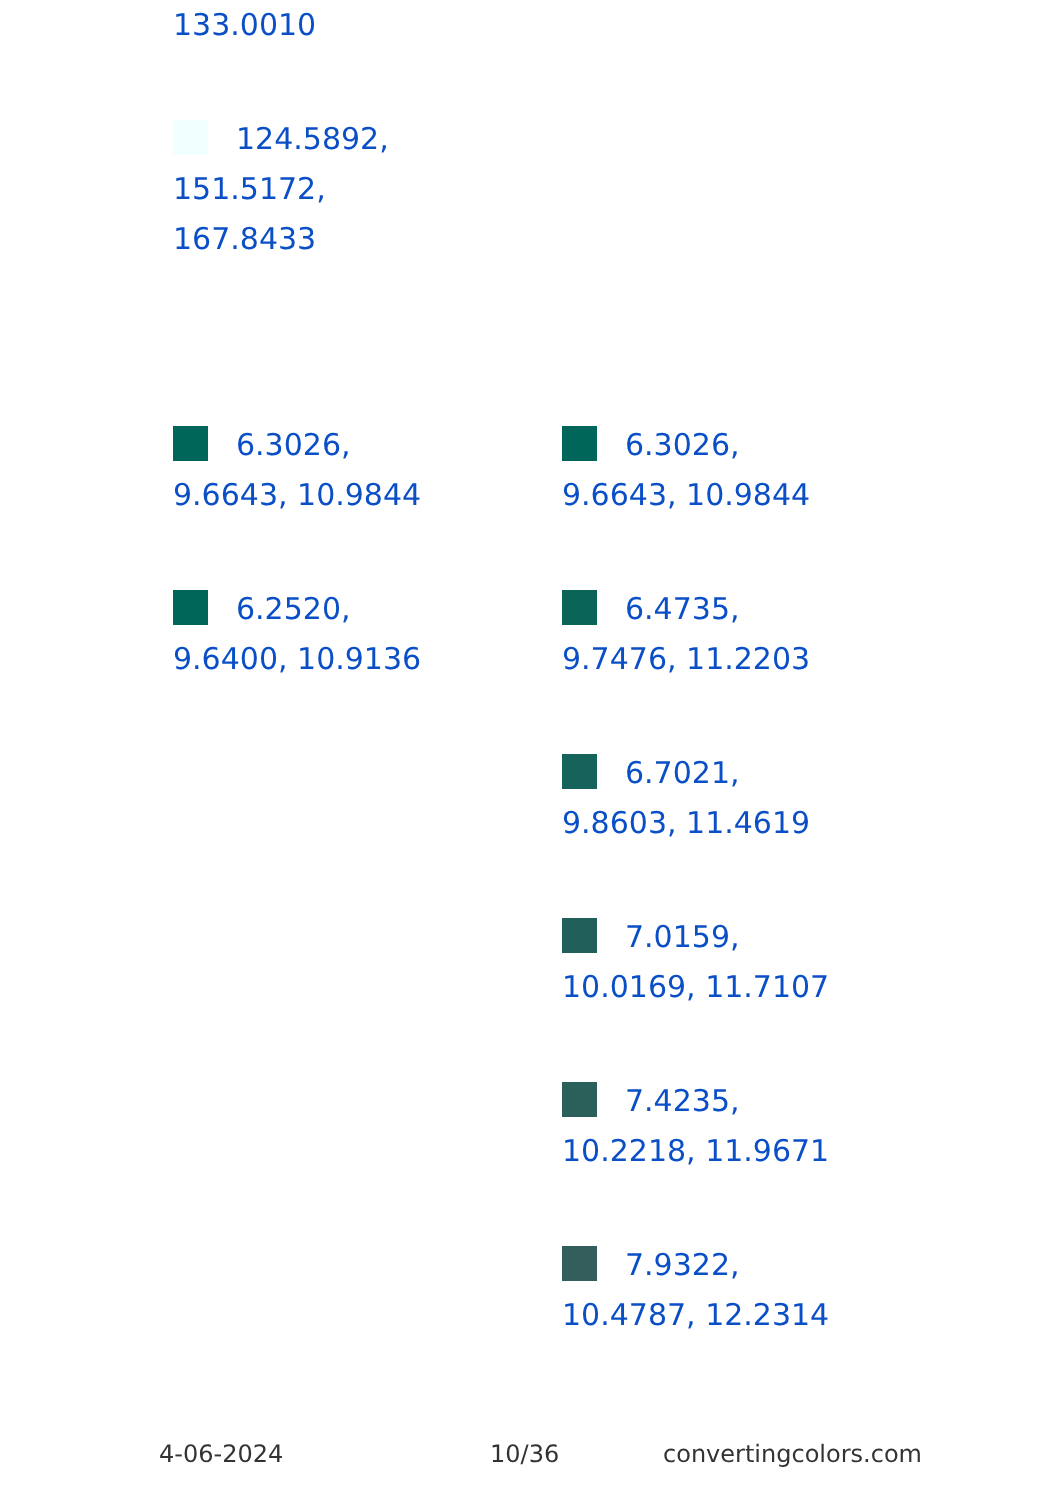133.0010
124.5892, 151.5172, 167.8433
6.3026, 9.6643, 10.9844
6.2520, 9.6400, 10.9136
6.3026, 9.6643, 10.9844
6.4735, 9.7476, 11.2203
6.7021, 9.8603, 11.4619
7.0159, 10.0169, 11.7107
7.4235, 10.2218, 11.9671
7.9322, 10.4787, 12.2314
4-06-2024 10/36 convertingcolors.com